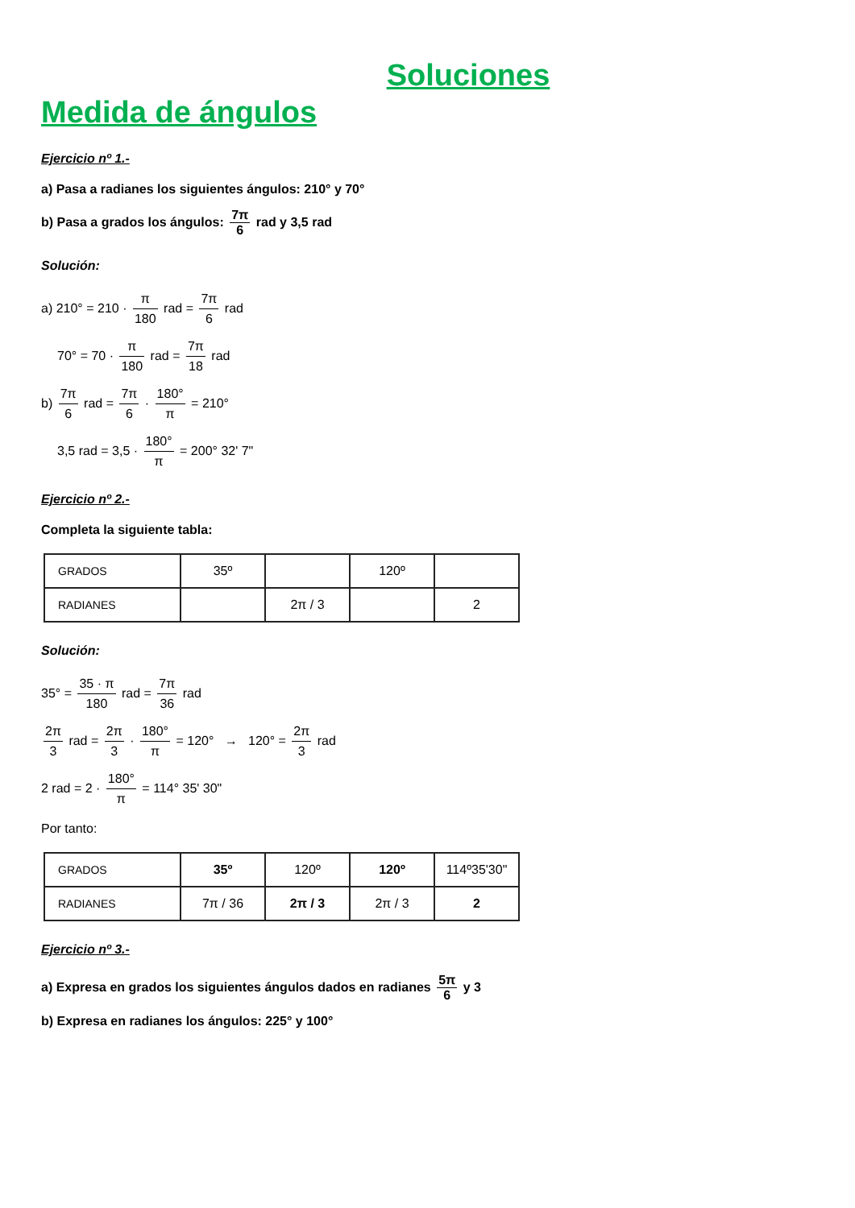Soluciones
Medida de ángulos
Ejercicio nº 1.-
a) Pasa a radianes los siguientes ángulos: 210° y 70°
b) Pasa a grados los ángulos: 7π 6 rad y 3,5 rad
Solución:
a) 210° = 210 · π 180 rad = 7π 6 rad
70° = 70 · π 180 rad = 7π 18 rad
b) 7π 6 rad = 7π 6 · 180° π = 210°
3,5 rad = 3,5 · 180° π = 200° 32' 7"
Ejercicio nº 2.-
Completa la siguiente tabla:
| GRADOS | 35º | | 120º | |
| RADIANES | | 2π / 3 | | 2 |
Solución:
35° = 35 · π 180 rad = 7π 36 rad
2π 3 rad = 2π 3 · 180° π = 120° → 120° = 2π 3 rad
2 rad = 2 · 180° π = 114° 35' 30"
Por tanto:
| GRADOS | 35º | 120º | 120º | 114º35'30" |
| RADIANES | 7π / 36 | 2π / 3 | 2π / 3 | 2 |
Ejercicio nº 3.-
a) Expresa en grados los siguientes ángulos dados en radianes 5π 6 y 3
b) Expresa en radianes los ángulos: 225° y 100°